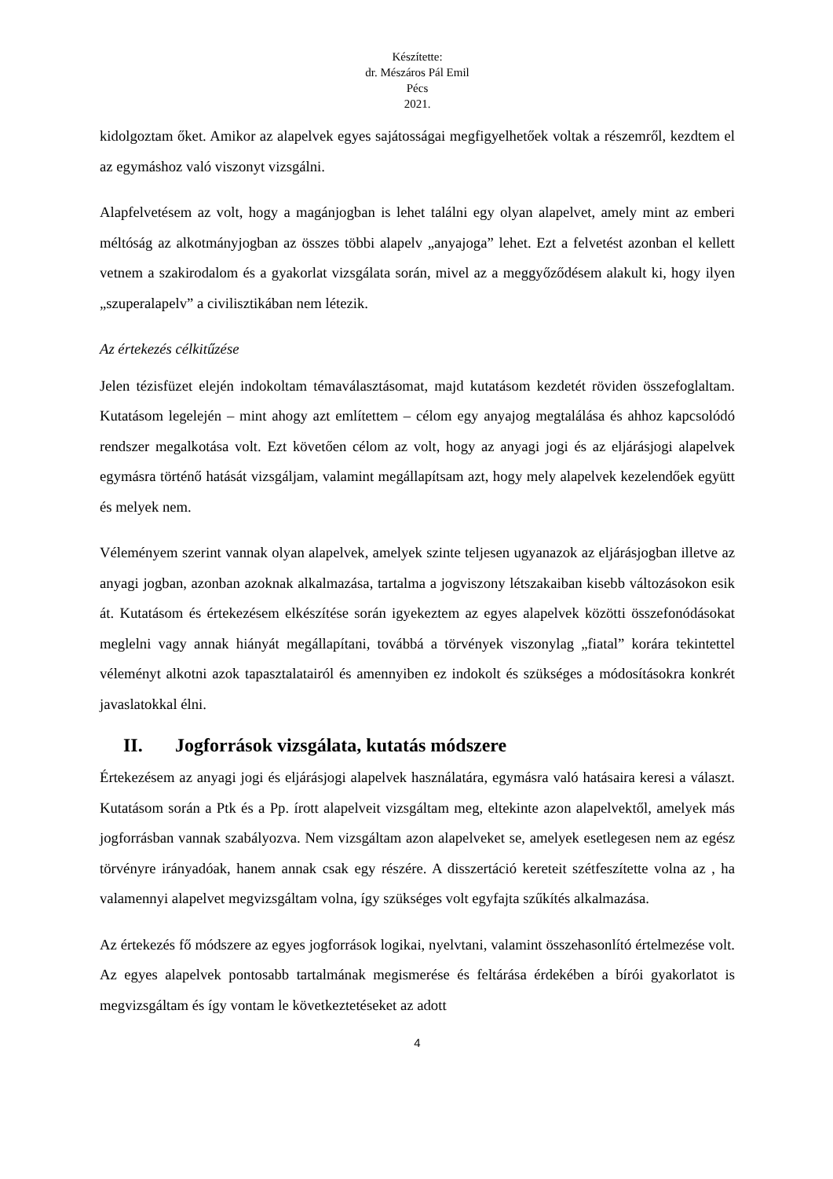Készítette:
dr. Mészáros Pál Emil
Pécs
2021.
kidolgoztam őket. Amikor az alapelvek egyes sajátosságai megfigyelhetőek voltak a részemről, kezdtem el az egymáshoz való viszonyt vizsgálni.
Alapfelvetésem az volt, hogy a magánjogban is lehet találni egy olyan alapelvet, amely mint az emberi méltóság az alkotmányjogban az összes többi alapelv „anyajoga” lehet. Ezt a felvetést azonban el kellett vetnem a szakirodalom és a gyakorlat vizsgálata során, mivel az a meggyőződésem alakult ki, hogy ilyen „szuperalapelv” a civilisztikában nem létezik.
Az értekezés célkitűzése
Jelen tézisfüzet elején indokoltam témaválasztásomat, majd kutatásom kezdetét röviden összefoglaltam. Kutatásom legelején – mint ahogy azt említettem – célom egy anyajog megtalálása és ahhoz kapcsolódó rendszer megalkotása volt. Ezt követően célom az volt, hogy az anyagi jogi és az eljárásjogi alapelvek egymásra történő hatását vizsgáljam, valamint megállapítsam azt, hogy mely alapelvek kezelendőek együtt és melyek nem.
Véleményem szerint vannak olyan alapelvek, amelyek szinte teljesen ugyanazok az eljárásjogban illetve az anyagi jogban, azonban azoknak alkalmazása, tartalma a jogviszony létszakaiban kisebb változásokon esik át. Kutatásom és értekezésem elkészítése során igyekeztem az egyes alapelvek közötti összefonódásokat meglelni vagy annak hiányát megállapítani, továbbá a törvények viszonylag „fiatal” korára tekintettel véleményt alkotni azok tapasztalatairól és amennyiben ez indokolt és szükséges a módosításokra konkrét javaslatokkal élni.
II. Jogforrások vizsgálata, kutatás módszere
Értekezésem az anyagi jogi és eljárásjogi alapelvek használatára, egymásra való hatásaira keresi a választ. Kutatásom során a Ptk és a Pp. írott alapelveit vizsgáltam meg, eltekinte azon alapelvektől, amelyek más jogforrásban vannak szabályozva. Nem vizsgáltam azon alapelveket se, amelyek esetlegesen nem az egész törvényre irányadóak, hanem annak csak egy részére. A disszertáció kereteit szétfeszítette volna az , ha valamennyi alapelvet megvizsgáltam volna, így szükséges volt egyfajta szűkítés alkalmazása.
Az értekezés fő módszere az egyes jogforrások logikai, nyelvtani, valamint összehasonlító értelmezése volt. Az egyes alapelvek pontosabb tartalmának megismerése és feltárása érdekében a bírói gyakorlatot is megvizsgáltam és így vontam le következtetéseket az adott
4